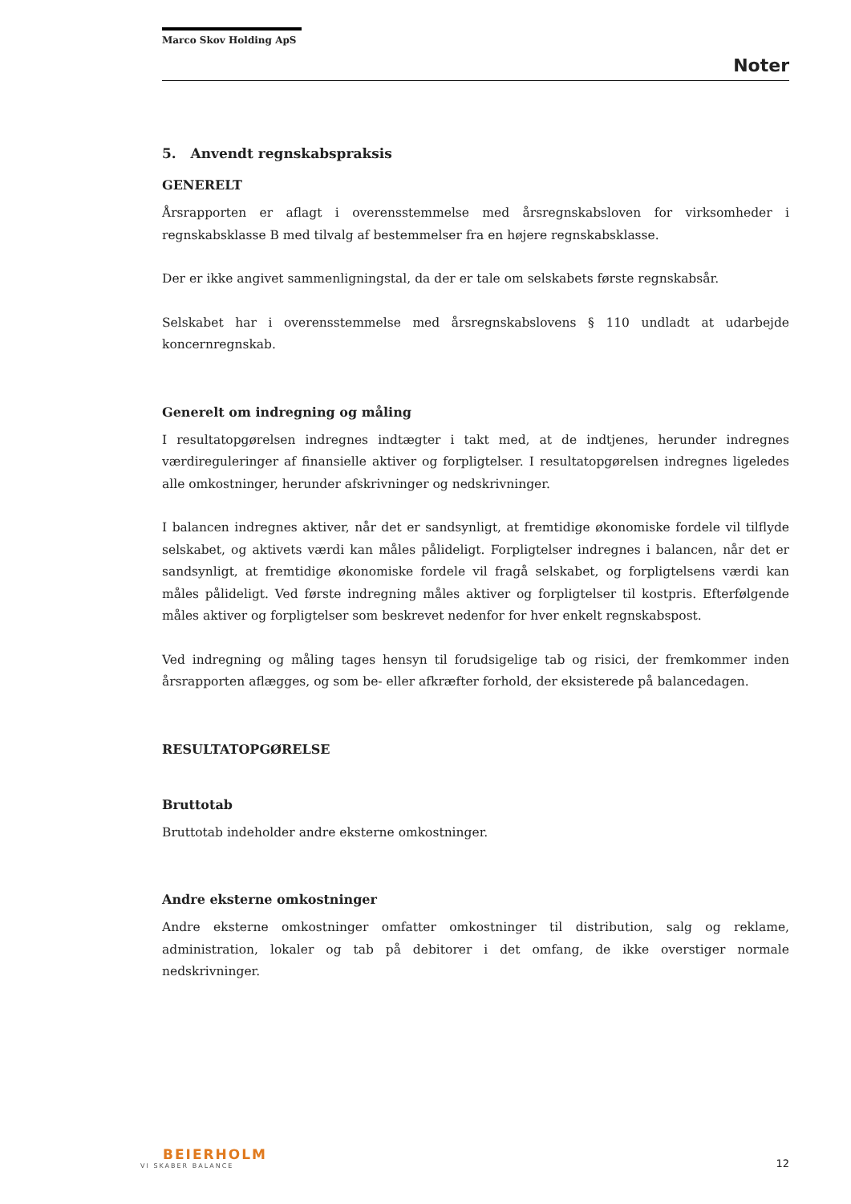Marco Skov Holding ApS
Noter
5. Anvendt regnskabspraksis
GENERELT
Årsrapporten er aflagt i overensstemmelse med årsregnskabsloven for virksomheder i regnskabsklasse B med tilvalg af bestemmelser fra en højere regnskabsklasse.
Der er ikke angivet sammenligningstal, da der er tale om selskabets første regnskabsår.
Selskabet har i overensstemmelse med årsregnskabslovens § 110 undladt at udarbejde koncernregnskab.
Generelt om indregning og måling
I resultatopgørelsen indregnes indtægter i takt med, at de indtjenes, herunder indregnes værdireguleringer af finansielle aktiver og forpligtelser. I resultatopgørelsen indregnes ligeledes alle omkostninger, herunder afskrivninger og nedskrivninger.
I balancen indregnes aktiver, når det er sandsynligt, at fremtidige økonomiske fordele vil tilflyde selskabet, og aktivets værdi kan måles pålideligt. Forpligtelser indregnes i balancen, når det er sandsynligt, at fremtidige økonomiske fordele vil fragå selskabet, og forpligtelsens værdi kan måles pålideligt. Ved første indregning måles aktiver og forpligtelser til kostpris. Efterfølgende måles aktiver og forpligtelser som beskrevet nedenfor for hver enkelt regnskabspost.
Ved indregning og måling tages hensyn til forudsigelige tab og risici, der fremkommer inden årsrapporten aflægges, og som be- eller afkræfter forhold, der eksisterede på balancedagen.
RESULTATOPGØRELSE
Bruttotab
Bruttotab indeholder andre eksterne omkostninger.
Andre eksterne omkostninger
Andre eksterne omkostninger omfatter omkostninger til distribution, salg og reklame, administration, lokaler og tab på debitorer i det omfang, de ikke overstiger normale nedskrivninger.
BEIERHOLM
VI SKABER BALANCE
12